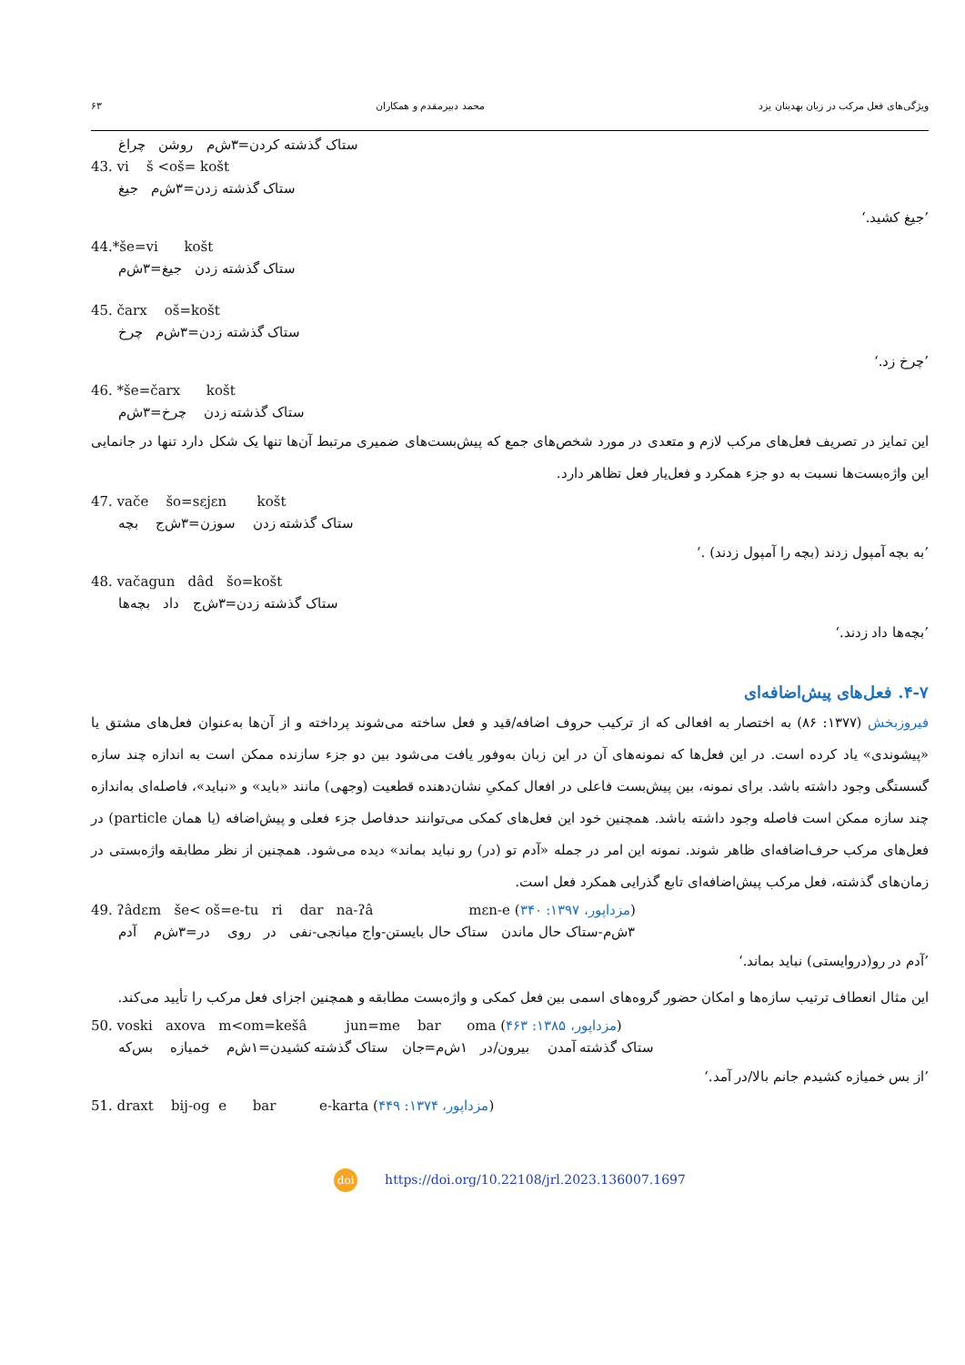ویژگی‌های فعل مرکب در زبان بهدینان یزد محمد دبیرمقدم و همکاران ۶۳
ستاک گذشته کردن=۳ش‌م روشن چراغ
43. vi š <oš= košt
ستاک گذشته زدن=۳ش‌م جیغ
’جیغ کشید.‘
44.*še=vi košt
ستاک گذشته زدن جیغ=۳ش‌م
45. čarx oš=košt
ستاک گذشته زدن=۳ش‌م چرخ
’چرخ زد.‘
46. *še=čarx košt
ستاک گذشته زدن چرخ=۳ش‌م
این تمایز در تصریف فعل‌های مرکب لازم و متعدی در مورد شخص‌های جمع که پیش‌بست‌های ضمیری مرتبط آن‌ها تنها یک شکل دارد تنها در جانمایی این واژه‌بست‌ها نسبت به دو جزء همکرد و فعل‌یار فعل تظاهر دارد.
47. vače šo=sɛjɛn košt
ستاک گذشته زدن سوزن=۳ش‌ج بچه
’به بچه آمپول زدند (بچه را آمپول زدند) .‘
48. vačagun dâd šo=košt
ستاک گذشته زدن=۳ش‌ج داد بچه‌ها
’بچه‌ها داد زدند.‘
۴-۷. فعل‌های پیش‌اضافه‌ای
فیروزبخش (۱۳۷۷: ۸۶) به اختصار به افعالی که از ترکیب حروف اضافه/قید و فعل ساخته می‌شوند پرداخته و از آن‌ها به‌عنوان فعل‌های مشتق یا «پیشوندی» یاد کرده است. در این فعل‌ها که نمونه‌های آن در این زبان به‌وفور یافت می‌شود بین دو جزء سازنده ممکن است به اندازه چند سازه گسستگی وجود داشته باشد. برای نمونه، بین پیش‌بست فاعلی در افعال کمکیِ نشان‌دهنده قطعیت (وجهی) مانند «باید» و «نباید»، فاصله‌ای به‌اندازه چند سازه ممکن است فاصله وجود داشته باشد. همچنین خود این فعل‌های کمکی می‌توانند حدفاصل جزء فعلی و پیش‌اضافه (یا همان particle) در فعل‌های مرکب حرف‌اضافه‌ای ظاهر شوند. نمونه این امر در جمله «آدم تو (در) رو نباید بماند» دیده می‌شود. همچنین از نظر مطابقه واژه‌بستی در زمان‌های گذشته، فعل مرکب پیش‌اضافه‌ای تابع گذرایی همکرد فعل است.
49. ʔâdɛm še< oš=e-tu ri dar na-ʔâ mɛn-e (مزداپور، ۱۳۹۷: ۳۴۰)
۳ش‌م-ستاک حال ماندن ستاک حال بایستن-واج میانجی-نفی در روی در=۳ش‌م آدم
’آدم در رو(دروایستی) نباید بماند.‘
این مثال انعطاف ترتیب سازه‌ها و امکان حضور گروه‌های اسمی بین فعل کمکی و واژه‌بست مطابقه و همچنین اجزای فعل مرکب را تأیید می‌کند.
50. voski axova m<om=kešâ jun=me bar oma (مزداپور، ۱۳۸۵: ۴۶۳)
ستاک گذشته آمدن بیرون/در ۱ش‌م=جان ستاک گذشته کشیدن=۱ش‌م خمیازه بس‌که
’از بس خمیازه کشیدم جانم بالا/در آمد.‘
51. draxt bij-og e bar e-karta (مزداپور، ۱۳۷۴: ۴۴۹)
doi https://doi.org/10.22108/jrl.2023.136007.1697